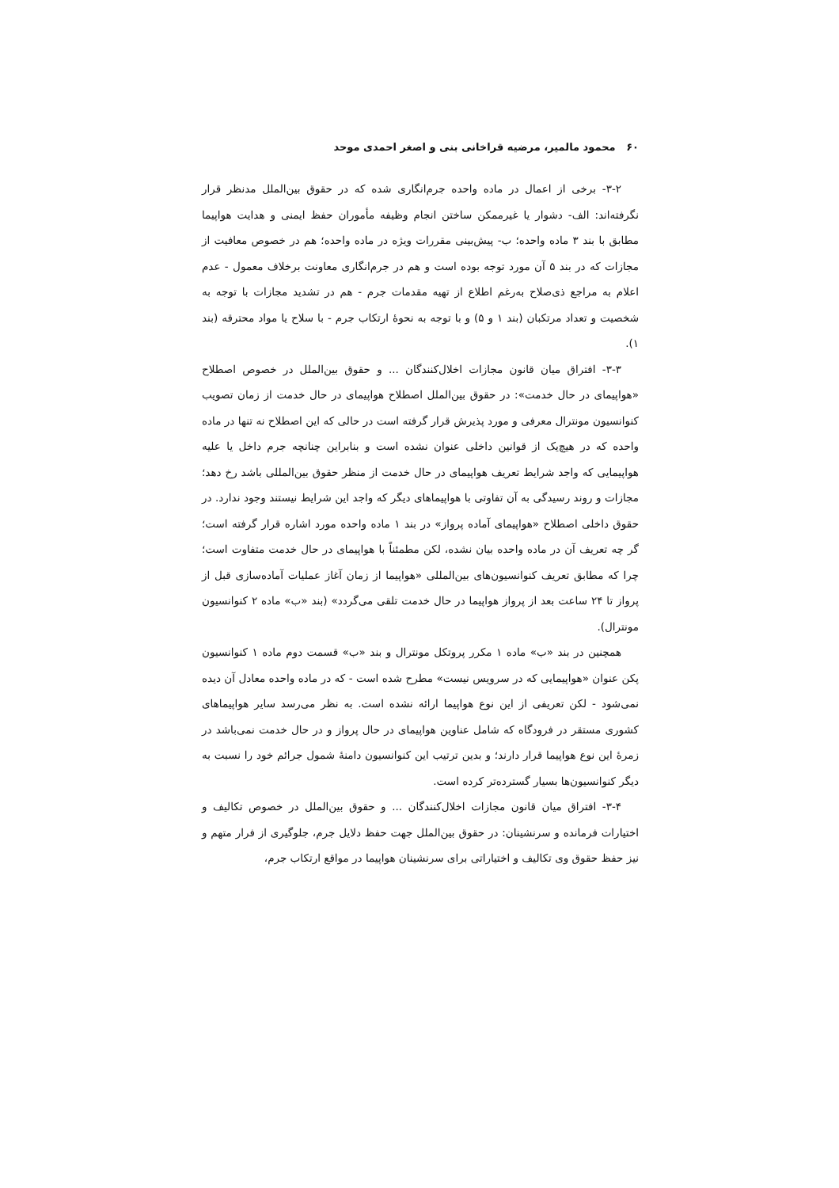۶۰ محمود مالمیر، مرضیه قراخانی بنی و اصغر احمدی موحد
۳-۲- برخی از اعمال در ماده واحده جرم‌انگاری شده که در حقوق بین‌الملل مدنظر قرار نگرفته‌اند: الف- دشوار یا غیرممکن ساختن انجام وظیفه مأموران حفظ ایمنی و هدایت هواپیما مطابق با بند ۳ ماده واحده؛ ب- پیش‌بینی مقررات ویژه در ماده واحده؛ هم در خصوص معافیت از مجازات که در بند ۵ آن مورد توجه بوده است و هم در جرم‌انگاری معاونت برخلاف معمول - عدم اعلام به مراجع ذی‌صلاح به‌رغم اطلاع از تهیه مقدمات جرم - هم در تشدید مجازات با توجه به شخصیت و تعداد مرتکبان (بند ۱ و ۵) و با توجه به نحوهٔ ارتکاب جرم - با سلاح یا مواد محترقه (بند ۱).
۳-۳- افتراق میان قانون مجازات اخلال‌کنندگان ... و حقوق بین‌الملل در خصوص اصطلاح «هواپیمای در حال خدمت»: در حقوق بین‌الملل اصطلاح هواپیمای در حال خدمت از زمان تصویب کنوانسیون مونترال معرفی و مورد پذیرش قرار گرفته است در حالی که این اصطلاح نه تنها در ماده واحده که در هیچ‌یک از قوانین داخلی عنوان نشده است و بنابراین چنانچه جرم داخل یا علیه هواپیمایی که واجد شرایط تعریف هواپیمای در حال خدمت از منظر حقوق بین‌المللی باشد رخ دهد؛ مجازات و روند رسیدگی به آن تفاوتی با هواپیماهای دیگر که واجد این شرایط نیستند وجود ندارد. در حقوق داخلی اصطلاح «هواپیمای آماده پرواز» در بند ۱ ماده واحده مورد اشاره قرار گرفته است؛ گر چه تعریف آن در ماده واحده بیان نشده، لکن مطمئناً با هواپیمای در حال خدمت متفاوت است؛ چرا که مطابق تعریف کنوانسیون‌های بین‌المللی «هواپیما از زمان آغاز عملیات آماده‌سازی قبل از پرواز تا ۲۴ ساعت بعد از پرواز هواپیما در حال خدمت تلقی می‌گردد» (بند «ب» ماده ۲ کنوانسیون مونترال).
همچنین در بند «ب» ماده ۱ مکرر پروتکل مونترال و بند «ب» قسمت دوم ماده ۱ کنوانسیون پکن عنوان «هواپیمایی که در سرویس نیست» مطرح شده است - که در ماده واحده معادل آن دیده نمی‌شود - لکن تعریفی از این نوع هواپیما ارائه نشده است. به نظر می‌رسد سایر هواپیماهای کشوری مستقر در فرودگاه که شامل عناوین هواپیمای در حال پرواز و در حال خدمت نمی‌باشد در زمرهٔ این نوع هواپیما قرار دارند؛ و بدین ترتیب این کنوانسیون دامنهٔ شمول جرائم خود را نسبت به دیگر کنوانسیون‌ها بسیار گسترده‌تر کرده است.
۳-۴- افتراق میان قانون مجازات اخلال‌کنندگان ... و حقوق بین‌الملل در خصوص تکالیف و اختیارات فرمانده و سرنشینان: در حقوق بین‌الملل جهت حفظ دلایل جرم، جلوگیری از فرار متهم و نیز حفظ حقوق وی تکالیف و اختیاراتی برای سرنشینان هواپیما در مواقع ارتکاب جرم،